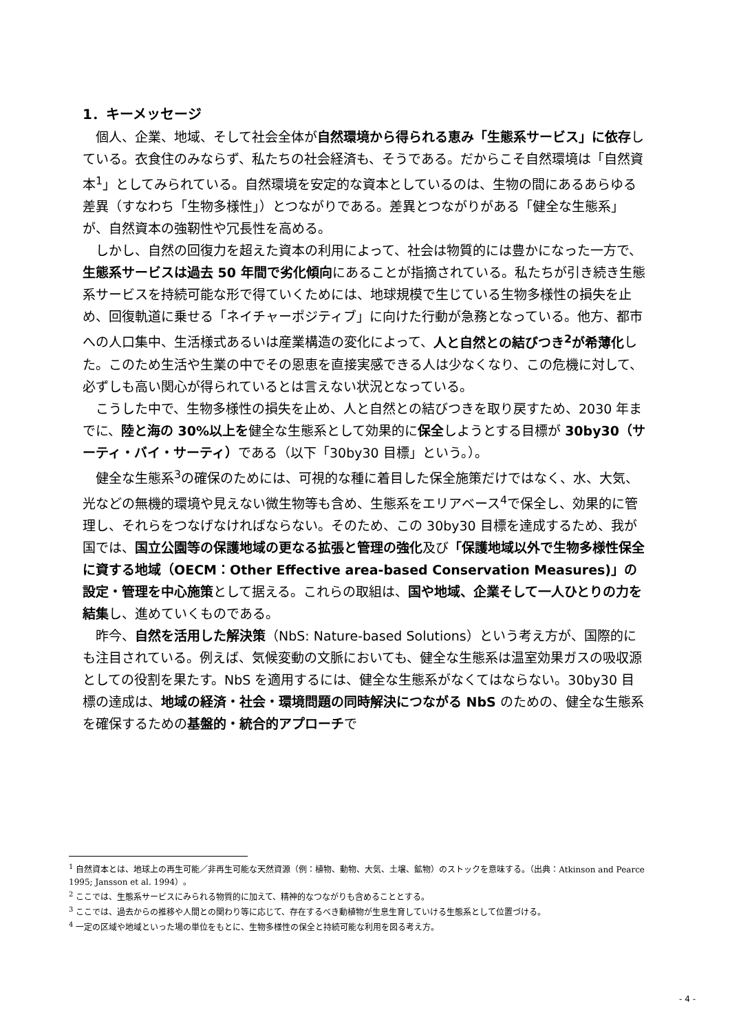1．キーメッセージ
個人、企業、地域、そして社会全体が自然環境から得られる恵み「生態系サービス」に依存している。衣食住のみならず、私たちの社会経済も、そうである。だからこそ自然環境は「自然資本<sup>1</sup>」としてみられている。自然環境を安定的な資本としているのは、生物の間にあるあらゆる差異（すなわち「生物多様性」）とつながりである。差異とつながりがある「健全な生態系」が、自然資本の強靭性や冗長性を高める。
しかし、自然の回復力を超えた資本の利用によって、社会は物質的には豊かになった一方で、生態系サービスは過去 50 年間で劣化傾向にあることが指摘されている。私たちが引き続き生態系サービスを持続可能な形で得ていくためには、地球規模で生じている生物多様性の損失を止め、回復軌道に乗せる「ネイチャーポジティブ」に向けた行動が急務となっている。他方、都市への人口集中、生活様式あるいは産業構造の変化によって、人と自然との結びつき<sup>2</sup>が希薄化した。このため生活や生業の中でその恩恵を直接実感できる人は少なくなり、この危機に対して、必ずしも高い関心が得られているとは言えない状況となっている。
こうした中で、生物多様性の損失を止め、人と自然との結びつきを取り戻すため、2030 年までに、陸と海の 30%以上を健全な生態系として効果的に保全しようとする目標が 30by30（サーティ・バイ・サーティ）である（以下「30by30 目標」という。）。
健全な生態系<sup>3</sup>の確保のためには、可視的な種に着目した保全施策だけではなく、水、大気、光などの無機的環境や見えない微生物等も含め、生態系をエリアベース<sup>4</sup>で保全し、効果的に管理し、それらをつなげなければならない。そのため、この 30by30 目標を達成するため、我が国では、国立公園等の保護地域の更なる拡張と管理の強化及び「保護地域以外で生物多様性保全に資する地域（OECM：Other Effective area-based Conservation Measures)」の設定・管理を中心施策として据える。これらの取組は、国や地域、企業そして一人ひとりの力を結集し、進めていくものである。
昨今、自然を活用した解決策（NbS: Nature-based Solutions）という考え方が、国際的にも注目されている。例えば、気候変動の文脈においても、健全な生態系は温室効果ガスの吸収源としての役割を果たす。NbS を適用するには、健全な生態系がなくてはならない。30by30 目標の達成は、地域の経済・社会・環境問題の同時解決につながる NbS のための、健全な生態系を確保するための基盤的・統合的アプローチで
<sup>1</sup> 自然資本とは、地球上の再生可能／非再生可能な天然資源（例：植物、動物、大気、土壌、鉱物）のストックを意味する。（出典：Atkinson and Pearce 1995; Jansson et al. 1994）。
<sup>2</sup> ここでは、生態系サービスにみられる物質的に加えて、精神的なつながりも含めることとする。
<sup>3</sup> ここでは、過去からの推移や人間との関わり等に応じて、存在するべき動植物が生息生育していける生態系として位置づける。
<sup>4</sup> 一定の区域や地域といった場の単位をもとに、生物多様性の保全と持続可能な利用を図る考え方。
- 4 -